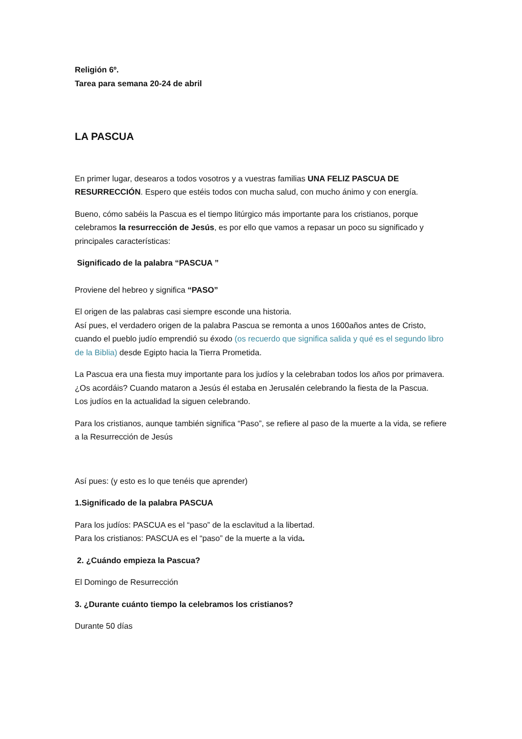Religión 6º.
Tarea para semana 20-24 de abril
LA PASCUA
En primer lugar, desearos a todos vosotros y a vuestras familias UNA FELIZ PASCUA DE RESURRECCIÓN. Espero que estéis todos con mucha salud, con mucho ánimo y con energía.
Bueno, cómo sabéis la Pascua es el tiempo litúrgico más importante para los cristianos, porque celebramos la resurrección de Jesús, es por ello que vamos a repasar un poco su significado y principales características:
Significado de la palabra “PASCUA ”
Proviene del hebreo y significa “PASO”
El origen de las palabras casi siempre esconde una historia.
Así pues, el verdadero origen de la palabra Pascua se remonta a unos 1600años antes de Cristo, cuando el pueblo judío emprendió su éxodo (os recuerdo que significa salida y qué es el segundo libro de la Biblia) desde Egipto hacia la Tierra Prometida.
La Pascua era una fiesta muy importante para los judíos y la celebraban todos los años por primavera. ¿Os acordáis? Cuando mataron a Jesús él estaba en Jerusalén celebrando la fiesta de la Pascua.
Los judíos en la actualidad la siguen celebrando.
Para los cristianos, aunque también significa “Paso”, se refiere al paso de la muerte a la vida, se refiere a la Resurrección de Jesús
Así pues: (y esto es lo que tenéis que aprender)
1.Significado de la palabra PASCUA
Para los judíos: PASCUA es el “paso” de la esclavitud a la libertad.
Para los cristianos: PASCUA es el “paso” de la muerte a la vida.
2. ¿Cuándo empieza la Pascua?
El Domingo de Resurrección
3. ¿Durante cuánto tiempo la celebramos los cristianos?
Durante 50 días